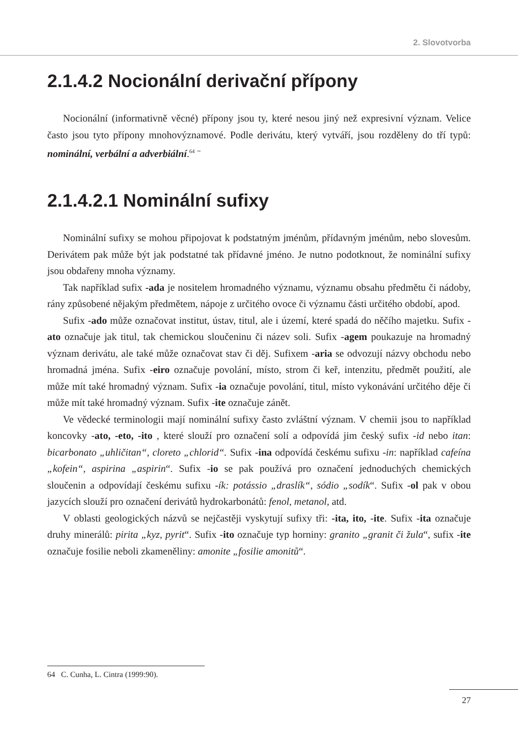2. Slovotvorba
2.1.4.2 Nocionální derivační přípony
Nocionální (informativně věcné) přípony jsou ty, které nesou jiný než expresivní význam. Velice často jsou tyto přípony mnohovýznamové. Podle derivátu, který vytváří, jsou rozděleny do tří typů: nominální, verbální a adverbiální.<sup>64</sup> ¨
2.1.4.2.1 Nominální sufixy
Nominální sufixy se mohou připojovat k podstatným jménům, přídavným jménům, nebo slovesům. Derivátem pak může být jak podstatné tak přídavné jméno. Je nutno podotknout, že nominální sufixy jsou obdařeny mnoha významy.
Tak například sufix -ada je nositelem hromadného významu, významu obsahu předmětu či nádoby, rány způsobené nějakým předmětem, nápoje z určitého ovoce či významu části určitého období, apod.
Sufix -ado může označovat institut, ústav, titul, ale i území, které spadá do něčího majetku. Sufix -ato označuje jak titul, tak chemickou sloučeninu či název soli. Sufix -agem poukazuje na hromadný význam derivátu, ale také může označovat stav či děj. Sufixem -aria se odvozují názvy obchodu nebo hromadná jména. Sufix -eiro označuje povolání, místo, strom či keř, intenzitu, předmět použití, ale může mít také hromadný význam. Sufix -ia označuje povolání, titul, místo vykonávání určitého děje či může mít také hromadný význam. Sufix -ite označuje zánět.
Ve vědecké terminologii mají nominální sufixy často zvláštní význam. V chemii jsou to například koncovky -ato, -eto, -ito , které slouží pro označení solí a odpovídá jim český sufix -id nebo itan: bicarbonato „uhličitan“, cloreto „chlorid“. Sufix -ina odpovídá českému sufixu -in: například cafeína „kofein“, aspirina „aspirin“. Sufix -io se pak používá pro označení jednoduchých chemických sloučenin a odpovídají českému sufixu -ík: potássio „draslík“, sódio „sodík“. Sufix -ol pak v obou jazycích slouží pro označení derivátů hydrokarbonátů: fenol, metanol, atd.
V oblasti geologických názvů se nejčastěji vyskytují sufixy tři: -ita, ito, -ite. Sufix -ita označuje druhy minerálů: pirita „kyz, pyrit“. Sufix -ito označuje typ horniny: granito „granit či žula“, sufix -ite označuje fosilie neboli zkameněliny: amonite „fosilie amonitů“.
64 C. Cunha, L. Cintra (1999:90).
27